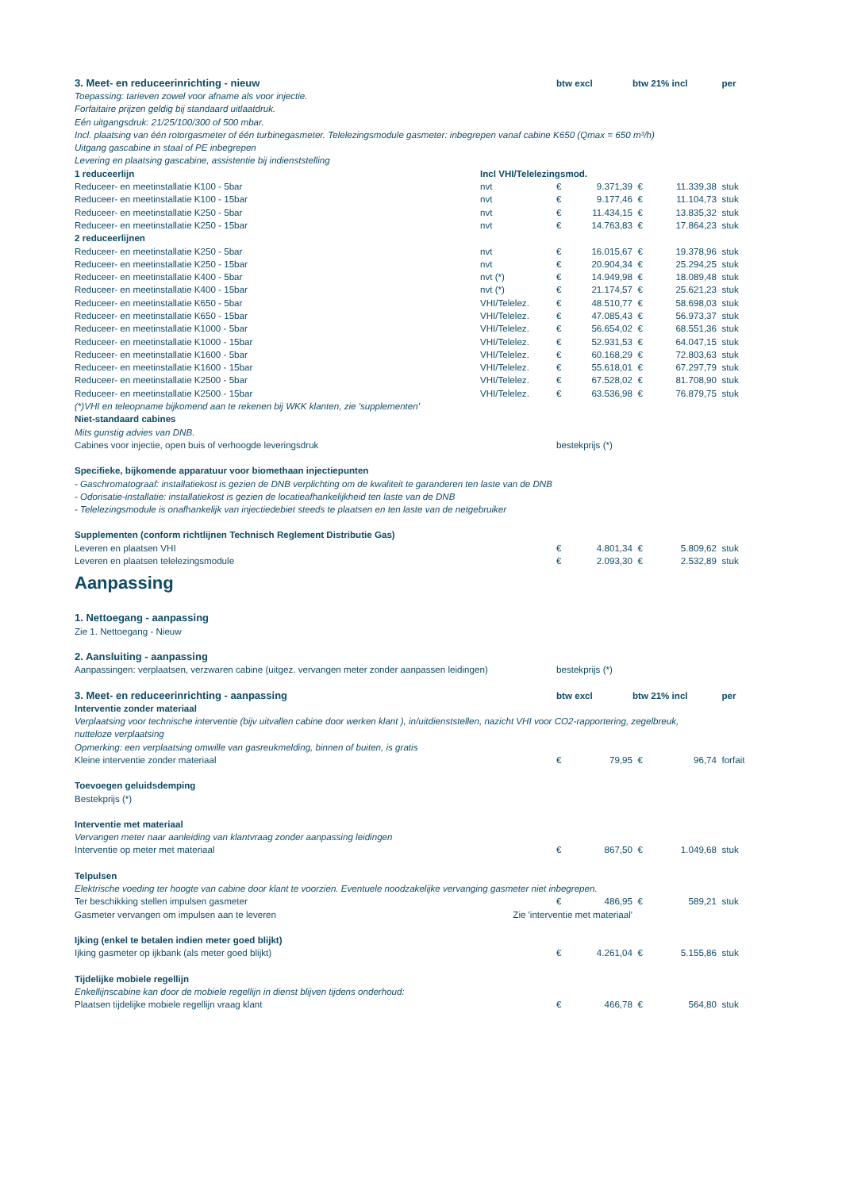| 3. Meet- en reduceerinrichting - nieuw | | btw excl | | btw 21% incl | | per |
| Toepassing: tarieven zowel voor afname als voor injectie. | | | | | | |
| Forfaitaire prijzen geldig bij standaard uitlaatdruk. | | | | | | |
| Eén uitgangsdruk: 21/25/100/300 of 500 mbar. | | | | | | |
| Incl. plaatsing van één rotorgasmeter of één turbinegasmeter. Telelezingsmodule gasmeter: inbegrepen vanaf cabine K650 (Qmax = 650 m³/h) | | | | | | |
| Uitgang gascabine in staal of PE inbegrepen | | | | | | |
| Levering en plaatsing gascabine, assistentie bij indienststelling | | | | | | |
| 1 reduceerlijn | Incl VHI/Telelezingsmod. | | | | | |
| Reduceer- en meetinstallatie K100 - 5bar | nvt | € | 9.371,39 | € | 11.339,38 | stuk |
| Reduceer- en meetinstallatie K100 - 15bar | nvt | € | 9.177,46 | € | 11.104,73 | stuk |
| Reduceer- en meetinstallatie K250 - 5bar | nvt | € | 11.434,15 | € | 13.835,32 | stuk |
| Reduceer- en meetinstallatie K250 - 15bar | nvt | € | 14.763,83 | € | 17.864,23 | stuk |
| 2 reduceerlijnen | | | | | | |
| Reduceer- en meetinstallatie K250 - 5bar | nvt | € | 16.015,67 | € | 19.378,96 | stuk |
| Reduceer- en meetinstallatie K250 - 15bar | nvt | € | 20.904,34 | € | 25.294,25 | stuk |
| Reduceer- en meetinstallatie K400 - 5bar | nvt (*) | € | 14.949,98 | € | 18.089,48 | stuk |
| Reduceer- en meetinstallatie K400 - 15bar | nvt (*) | € | 21.174,57 | € | 25.621,23 | stuk |
| Reduceer- en meetinstallatie K650 - 5bar | VHI/Telelez. | € | 48.510,77 | € | 58.698,03 | stuk |
| Reduceer- en meetinstallatie K650 - 15bar | VHI/Telelez. | € | 47.085,43 | € | 56.973,37 | stuk |
| Reduceer- en meetinstallatie K1000 - 5bar | VHI/Telelez. | € | 56.654,02 | € | 68.551,36 | stuk |
| Reduceer- en meetinstallatie K1000 - 15bar | VHI/Telelez. | € | 52.931,53 | € | 64.047,15 | stuk |
| Reduceer- en meetinstallatie K1600 - 5bar | VHI/Telelez. | € | 60.168,29 | € | 72.803,63 | stuk |
| Reduceer- en meetinstallatie K1600 - 15bar | VHI/Telelez. | € | 55.618,01 | € | 67.297,79 | stuk |
| Reduceer- en meetinstallatie K2500 - 5bar | VHI/Telelez. | € | 67.528,02 | € | 81.708,90 | stuk |
| Reduceer- en meetinstallatie K2500 - 15bar | VHI/Telelez. | € | 63.536,98 | € | 76.879,75 | stuk |
| (*)VHI en teleopname bijkomend aan te rekenen bij WKK klanten, zie 'supplementen' | | | | | | |
| Niet-standaard cabines | | | | | | |
| Mits gunstig advies van DNB. | | | | | | |
| Cabines voor injectie, open buis of verhoogde leveringsdruk | | bestekprijs (*) | | | | |
| Specifieke, bijkomende apparatuur voor biomethaan injectiepunten | | | | | | |
| - Gaschromatograaf: installatiekost is gezien de DNB verplichting om de kwaliteit te garanderen ten laste van de DNB | | | | | | |
| - Odorisatie-installatie: installatiekost is gezien de locatieafhankelijkheid ten laste van de DNB | | | | | | |
| - Telelezingsmodule is onafhankelijk van injectiedebiet steeds te plaatsen en ten laste van de netgebruiker | | | | | | |
| Supplementen (conform richtlijnen Technisch Reglement Distributie Gas) | | | | | | |
| Leveren en plaatsen VHI | | € | 4.801,34 | € | 5.809,62 | stuk |
| Leveren en plaatsen telelezingsmodule | | € | 2.093,30 | € | 2.532,89 | stuk |
| Aanpassing | | | | | | |
| 1. Nettoegang - aanpassing | | | | | | |
| Zie 1. Nettoegang - Nieuw | | | | | | |
| 2. Aansluiting - aanpassing | | | | | | |
| Aanpassingen: verplaatsen, verzwaren cabine (uitgez. vervangen meter zonder aanpassen leidingen) | | bestekprijs (*) | | | | |
| 3. Meet- en reduceerinrichting - aanpassing | | btw excl | | btw 21% incl | | per |
| Interventie zonder materiaal | | | | | | |
| Verplaatsing voor technische interventie (bijv uitvallen cabine door werken klant ), in/uitdienststellen, nazicht VHI voor CO2-rapportering, zegelbreuk, | | | | | | |
| nutteloze verplaatsing | | | | | | |
| Opmerking: een verplaatsing omwille van gasreukmelding, binnen of buiten, is gratis | | | | | | |
| Kleine interventie zonder materiaal | | € | 79,95 | € | 96,74 | forfait |
| Toevoegen geluidsdemping | | | | | | |
| Bestekprijs (*) | | | | | | |
| Interventie met materiaal | | | | | | |
| Vervangen meter naar aanleiding van klantvraag zonder aanpassing leidingen | | | | | | |
| Interventie op meter met materiaal | | € | 867,50 | € | 1.049,68 | stuk |
| Telpulsen | | | | | | |
| Elektrische voeding ter hoogte van cabine door klant te voorzien. Eventuele noodzakelijke vervanging gasmeter niet inbegrepen. | | | | | | |
| Ter beschikking stellen impulsen gasmeter | | € | 486,95 | € | 589,21 | stuk |
| Gasmeter vervangen om impulsen aan te leveren | Zie 'interventie met materiaal' | | | | | |
| Ijking (enkel te betalen indien meter goed blijkt) | | | | | | |
| Ijking gasmeter op ijkbank (als meter goed blijkt) | | € | 4.261,04 | € | 5.155,86 | stuk |
| Tijdelijke mobiele regellijn | | | | | | |
| Enkellijnscabine kan door de mobiele regellijn in dienst blijven tijdens onderhoud: | | | | | | |
| Plaatsen tijdelijke mobiele regellijn vraag klant | | € | 466,78 | € | 564,80 | stuk |